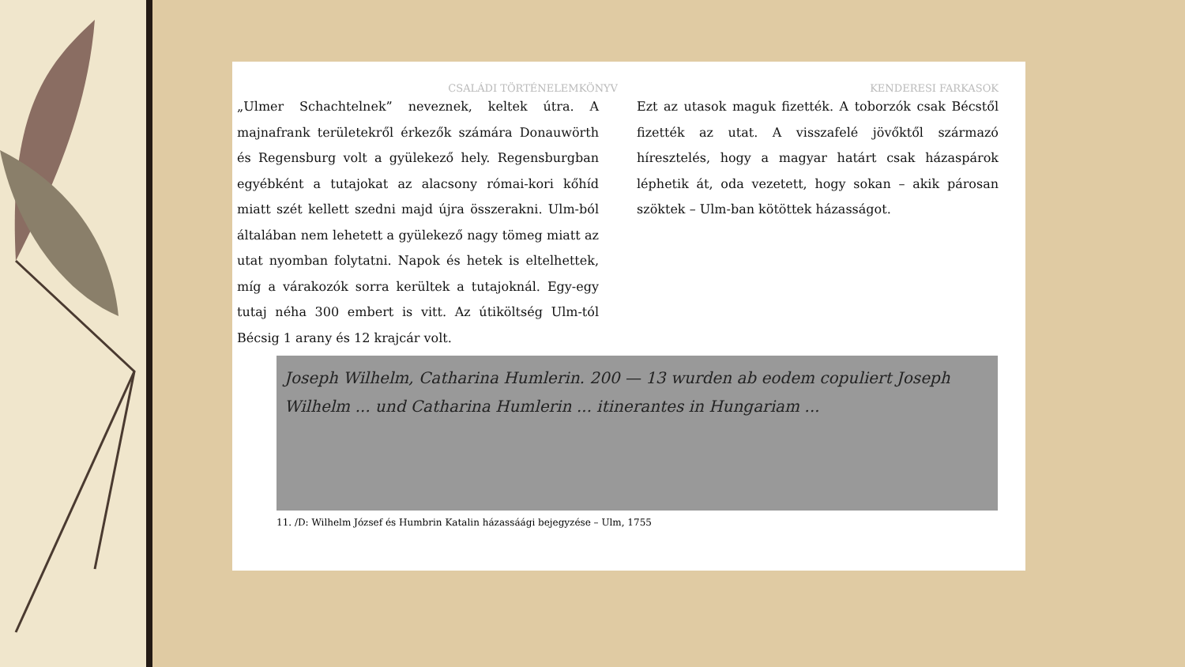CSALÁDI TÖRTÉNELEMKÖNYV KENDERESI FARKASOK
„Ulmer Schachtelnek” neveznek, keltek útra. A majnafrank területekről érkezők számára Donauwörth és Regensburg volt a gyülekező hely. Regensburgban egyébként a tutajokat az alacsony római-kori kőhíd miatt szét kellett szedni majd újra összerakni. Ulm-ból általában nem lehetett a gyülekező nagy tömeg miatt az utat nyomban folytatni. Napok és hetek is eltelhettek, míg a várakozók sorra kerültek a tutajoknál. Egy-egy tutaj néha 300 embert is vitt. Az útiköltség Ulm-tól Bécsig 1 arany és 12 krajcár volt.
Ezt az utasok maguk fizették. A toborzók csak Bécstől fizették az utat. A visszafelé jövőktől származó híresztelés, hogy a magyar határt csak házaspárok léphetik át, oda vezetett, hogy sokan – akik párosan szöktek – Ulm-ban kötöttek házasságot.
Joseph Wilhelm, Catharina Humlerin. 200 — 13 wurden ab eodem copuliert Joseph Wilhelm ... und Catharina Humlerin ... itinerantes in Hungariam ...
11. /D: Wilhelm József és Humbrin Katalin házassáági bejegyzése – Ulm, 1755